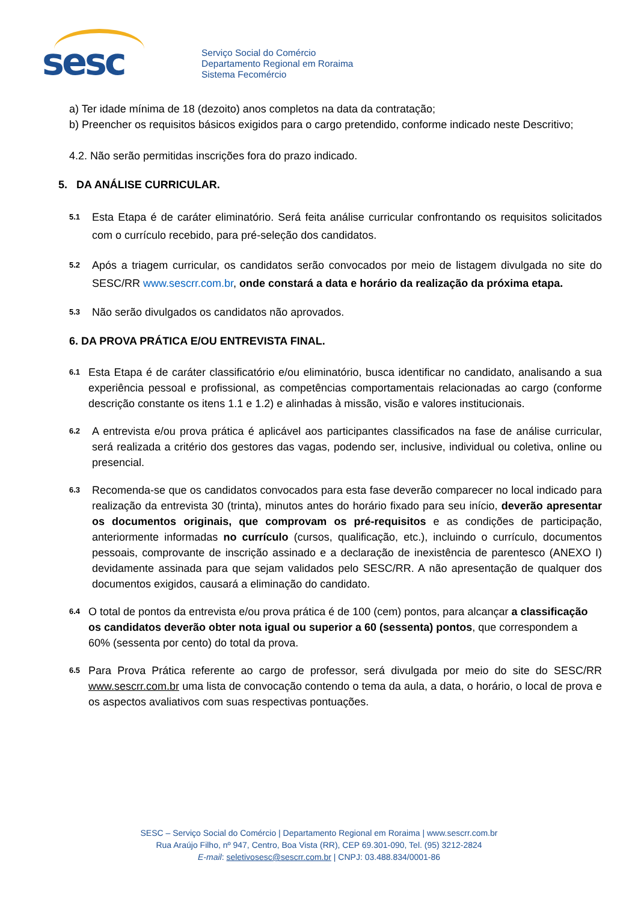sesc
Serviço Social do Comércio
Departamento Regional em Roraima
Sistema Fecomércio
a) Ter idade mínima de 18 (dezoito) anos completos na data da contratação;
b) Preencher os requisitos básicos exigidos para o cargo pretendido, conforme indicado neste Descritivo;
4.2. Não serão permitidas inscrições fora do prazo indicado.
5. DA ANÁLISE CURRICULAR.
5.1
Esta Etapa é de caráter eliminatório. Será feita análise curricular confrontando os requisitos solicitados com o currículo recebido, para pré-seleção dos candidatos.
5.2
Após a triagem curricular, os candidatos serão convocados por meio de listagem divulgada no site do SESC/RR www.sescrr.com.br, onde constará a data e horário da realização da próxima etapa.
5.3
Não serão divulgados os candidatos não aprovados.
6. DA PROVA PRÁTICA E/OU ENTREVISTA FINAL.
6.1
Esta Etapa é de caráter classificatório e/ou eliminatório, busca identificar no candidato, analisando a sua experiência pessoal e profissional, as competências comportamentais relacionadas ao cargo (conforme descrição constante os itens 1.1 e 1.2) e alinhadas à missão, visão e valores institucionais.
6.2
A entrevista e/ou prova prática é aplicável aos participantes classificados na fase de análise curricular, será realizada a critério dos gestores das vagas, podendo ser, inclusive, individual ou coletiva, online ou presencial.
6.3
Recomenda-se que os candidatos convocados para esta fase deverão comparecer no local indicado para realização da entrevista 30 (trinta), minutos antes do horário fixado para seu início, deverão apresentar os documentos originais, que comprovam os pré-requisitos e as condições de participação, anteriormente informadas no currículo (cursos, qualificação, etc.), incluindo o currículo, documentos pessoais, comprovante de inscrição assinado e a declaração de inexistência de parentesco (ANEXO I) devidamente assinada para que sejam validados pelo SESC/RR. A não apresentação de qualquer dos documentos exigidos, causará a eliminação do candidato.
6.4
O total de pontos da entrevista e/ou prova prática é de 100 (cem) pontos, para alcançar a classificação os candidatos deverão obter nota igual ou superior a 60 (sessenta) pontos, que correspondem a 60% (sessenta por cento) do total da prova.
6.5
Para Prova Prática referente ao cargo de professor, será divulgada por meio do site do SESC/RR www.sescrr.com.br uma lista de convocação contendo o tema da aula, a data, o horário, o local de prova e os aspectos avaliativos com suas respectivas pontuações.
SESC – Serviço Social do Comércio | Departamento Regional em Roraima | www.sescrr.com.br
Rua Araújo Filho, nº 947, Centro, Boa Vista (RR), CEP 69.301-090, Tel. (95) 3212-2824
E-mail: seletivosesc@sescrr.com.br | CNPJ: 03.488.834/0001-86